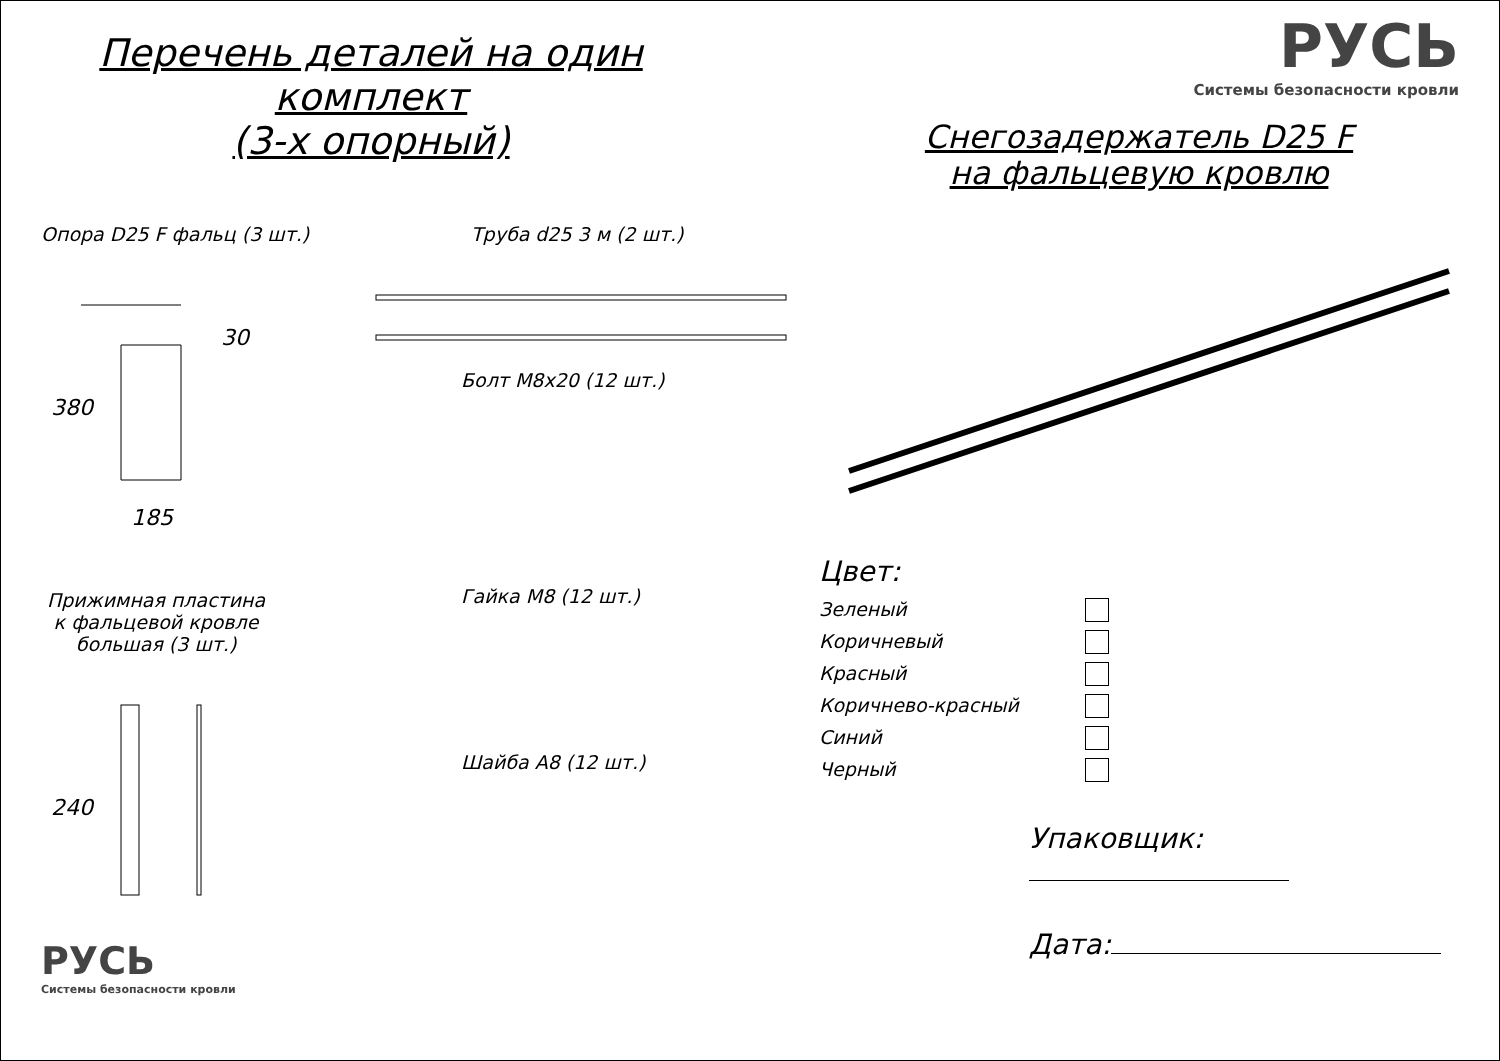Перечень деталей на один комплект
(3-х опорный)
Опора D25 F фальц (3 шт.)
30
380
185
Прижимная пластина
к фальцевой кровле
большая (3 шт.)
240
РУСЬ
Системы безопасности кровли
Труба d25 3 м (2 шт.)
Болт M8x20 (12 шт.)
Гайка M8 (12 шт.)
Шайба A8 (12 шт.)
РУСЬ
Системы безопасности кровли
Снегозадержатель D25 F
на фальцевую кровлю
Цвет:
Зеленый
Коричневый
Красный
Коричнево-красный
Синий
Черный
Упаковщик:
Дата: